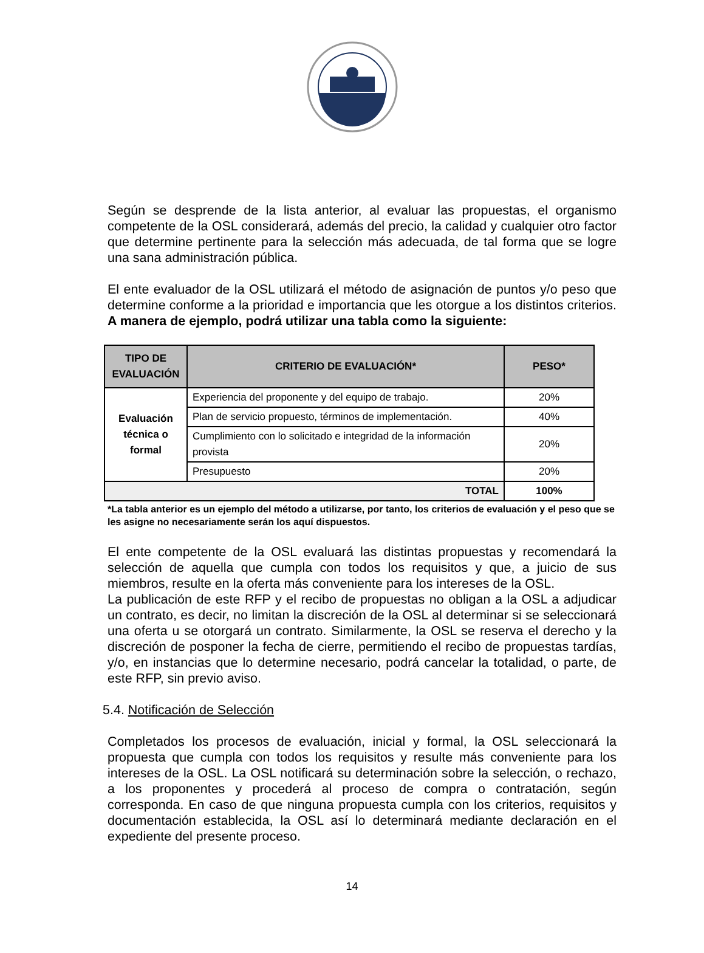Según se desprende de la lista anterior, al evaluar las propuestas, el organismo competente de la OSL considerará, además del precio, la calidad y cualquier otro factor que determine pertinente para la selección más adecuada, de tal forma que se logre una sana administración pública.
El ente evaluador de la OSL utilizará el método de asignación de puntos y/o peso que determine conforme a la prioridad e importancia que les otorgue a los distintos criterios. A manera de ejemplo, podrá utilizar una tabla como la siguiente:
| TIPO DE EVALUACIÓN | CRITERIO DE EVALUACIÓN* | PESO* |
| --- | --- | --- |
| Evaluación técnica o formal | Experiencia del proponente y del equipo de trabajo. | 20% |
| | Plan de servicio propuesto, términos de implementación. | 40% |
| | Cumplimiento con lo solicitado e integridad de la información provista | 20% |
| | Presupuesto | 20% |
| TOTAL | | 100% |
*La tabla anterior es un ejemplo del método a utilizarse, por tanto, los criterios de evaluación y el peso que se les asigne no necesariamente serán los aquí dispuestos.
El ente competente de la OSL evaluará las distintas propuestas y recomendará la selección de aquella que cumpla con todos los requisitos y que, a juicio de sus miembros, resulte en la oferta más conveniente para los intereses de la OSL.
La publicación de este RFP y el recibo de propuestas no obligan a la OSL a adjudicar un contrato, es decir, no limitan la discreción de la OSL al determinar si se seleccionará una oferta u se otorgará un contrato. Similarmente, la OSL se reserva el derecho y la discreción de posponer la fecha de cierre, permitiendo el recibo de propuestas tardías, y/o, en instancias que lo determine necesario, podrá cancelar la totalidad, o parte, de este RFP, sin previo aviso.
5.4. Notificación de Selección
Completados los procesos de evaluación, inicial y formal, la OSL seleccionará la propuesta que cumpla con todos los requisitos y resulte más conveniente para los intereses de la OSL. La OSL notificará su determinación sobre la selección, o rechazo, a los proponentes y procederá al proceso de compra o contratación, según corresponda. En caso de que ninguna propuesta cumpla con los criterios, requisitos y documentación establecida, la OSL así lo determinará mediante declaración en el expediente del presente proceso.
14